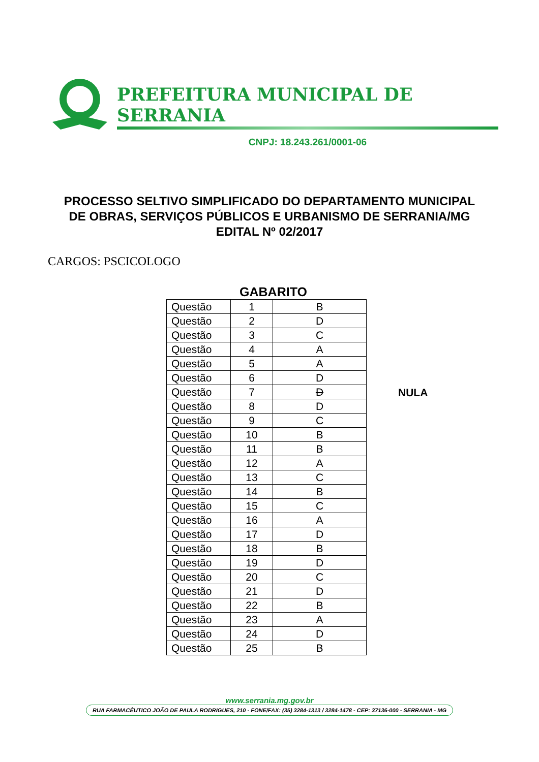PREFEITURA MUNICIPAL DE SERRANIA
CNPJ: 18.243.261/0001-06
PROCESSO SELTIVO SIMPLIFICADO DO DEPARTAMENTO MUNICIPAL
DE OBRAS, SERVIÇOS PÚBLICOS E URBANISMO DE SERRANIA/MG
EDITAL Nº 02/2017
CARGOS: PSCICOLOGO
GABARITO
| Questão | 1 | B |
| Questão | 2 | D |
| Questão | 3 | C |
| Questão | 4 | A |
| Questão | 5 | A |
| Questão | 6 | D |
| Questão | 7 | D |
| Questão | 8 | D |
| Questão | 9 | C |
| Questão | 10 | B |
| Questão | 11 | B |
| Questão | 12 | A |
| Questão | 13 | C |
| Questão | 14 | B |
| Questão | 15 | C |
| Questão | 16 | A |
| Questão | 17 | D |
| Questão | 18 | B |
| Questão | 19 | D |
| Questão | 20 | C |
| Questão | 21 | D |
| Questão | 22 | B |
| Questão | 23 | A |
| Questão | 24 | D |
| Questão | 25 | B |
NULA
www.serrania.mg.gov.br
RUA FARMACÊUTICO JOÃO DE PAULA RODRIGUES, 210 - FONE/FAX: (35) 3284-1313 / 3284-1478 - CEP: 37136-000 - SERRANIA - MG